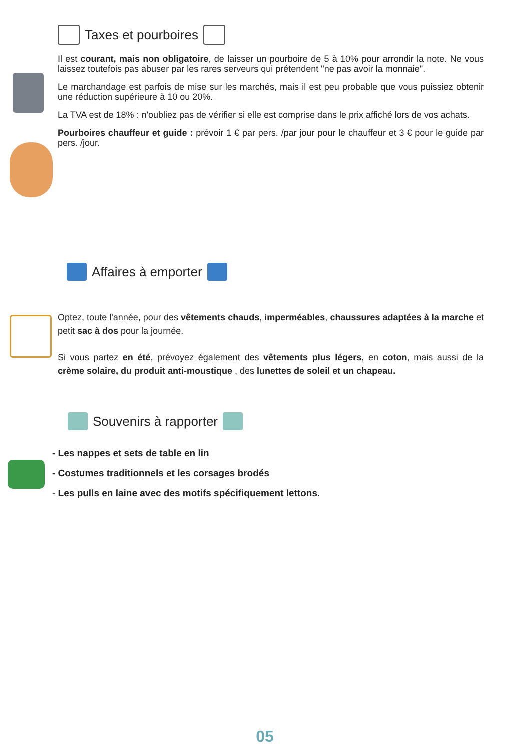Taxes et pourboires
Il est courant, mais non obligatoire, de laisser un pourboire de 5 à 10% pour arrondir la note. Ne vous laissez toutefois pas abuser par les rares serveurs qui prétendent "ne pas avoir la monnaie".
Le marchandage est parfois de mise sur les marchés, mais il est peu probable que vous puissiez obtenir une réduction supérieure à 10 ou 20%.
La TVA est de 18% : n'oubliez pas de vérifier si elle est comprise dans le prix affiché lors de vos achats.
Pourboires chauffeur et guide : prévoir 1 € par pers. /par jour pour le chauffeur et 3 € pour le guide par pers. /jour.
Affaires à emporter
Optez, toute l'année, pour des vêtements chauds, imperméables, chaussures adaptées à la marche et petit sac à dos pour la journée.
Si vous partez en été, prévoyez également des vêtements plus légers, en coton, mais aussi de la crème solaire, du produit anti-moustique , des lunettes de soleil et un chapeau.
Souvenirs à rapporter
- Les nappes et sets de table en lin
- Costumes traditionnels et les corsages brodés
- Les pulls en laine avec des motifs spécifiquement lettons.
05